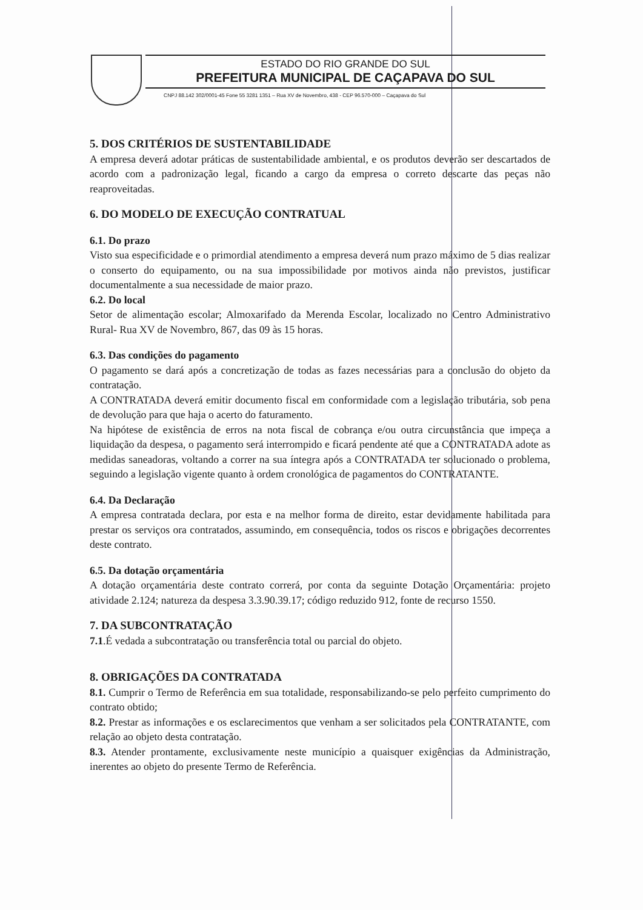ESTADO DO RIO GRANDE DO SUL
PREFEITURA MUNICIPAL DE CAÇAPAVA DO SUL
CNPJ 88.142 302/0001-45 Fone 55 3281 1351 – Rua XV de Novembro, 438 - CEP 96.570-000 – Caçapava do Sul
5. DOS CRITÉRIOS DE SUSTENTABILIDADE
A empresa deverá adotar práticas de sustentabilidade ambiental, e os produtos deverão ser descartados de acordo com a padronização legal, ficando a cargo da empresa o correto descarte das peças não reaproveitadas.
6. DO MODELO DE EXECUÇÃO CONTRATUAL
6.1. Do prazo
Visto sua especificidade e o primordial atendimento a empresa deverá num prazo máximo de 5 dias realizar o conserto do equipamento, ou na sua impossibilidade por motivos ainda não previstos, justificar documentalmente a sua necessidade de maior prazo.
6.2. Do local
Setor de alimentação escolar; Almoxarifado da Merenda Escolar, localizado no Centro Administrativo Rural- Rua XV de Novembro, 867, das 09 às 15 horas.
6.3. Das condições do pagamento
O pagamento se dará após a concretização de todas as fazes necessárias para a conclusão do objeto da contratação.
A CONTRATADA deverá emitir documento fiscal em conformidade com a legislação tributária, sob pena de devolução para que haja o acerto do faturamento.
Na hipótese de existência de erros na nota fiscal de cobrança e/ou outra circunstância que impeça a liquidação da despesa, o pagamento será interrompido e ficará pendente até que a CONTRATADA adote as medidas saneadoras, voltando a correr na sua íntegra após a CONTRATADA ter solucionado o problema, seguindo a legislação vigente quanto à ordem cronológica de pagamentos do CONTRATANTE.
6.4. Da Declaração
A empresa contratada declara, por esta e na melhor forma de direito, estar devidamente habilitada para prestar os serviços ora contratados, assumindo, em consequência, todos os riscos e obrigações decorrentes deste contrato.
6.5. Da dotação orçamentária
A dotação orçamentária deste contrato correrá, por conta da seguinte Dotação Orçamentária: projeto atividade 2.124; natureza da despesa 3.3.90.39.17; código reduzido 912, fonte de recurso 1550.
7. DA SUBCONTRATAÇÃO
7.1.É vedada a subcontratação ou transferência total ou parcial do objeto.
8. OBRIGAÇÕES DA CONTRATADA
8.1. Cumprir o Termo de Referência em sua totalidade, responsabilizando-se pelo perfeito cumprimento do contrato obtido;
8.2. Prestar as informações e os esclarecimentos que venham a ser solicitados pela CONTRATANTE, com relação ao objeto desta contratação.
8.3. Atender prontamente, exclusivamente neste município a quaisquer exigências da Administração, inerentes ao objeto do presente Termo de Referência.